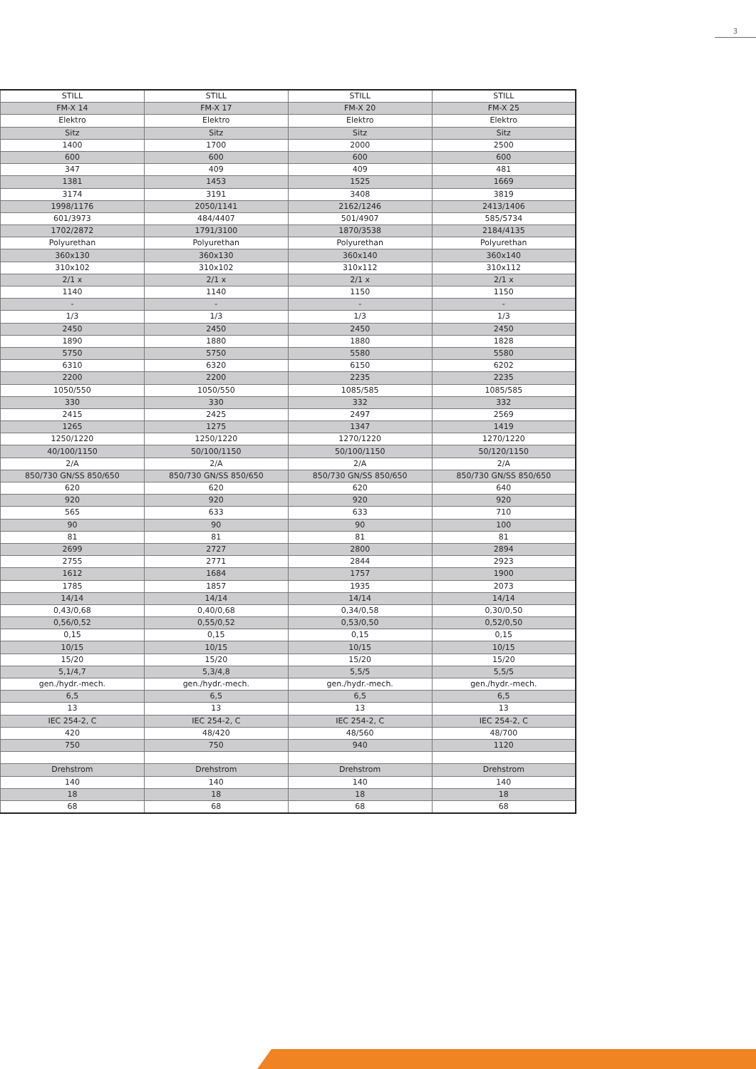3
| STILL | STILL | STILL | STILL |
| FM-X 14 | FM-X 17 | FM-X 20 | FM-X 25 |
| Elektro | Elektro | Elektro | Elektro |
| Sitz | Sitz | Sitz | Sitz |
| 1400 | 1700 | 2000 | 2500 |
| 600 | 600 | 600 | 600 |
| 347 | 409 | 409 | 481 |
| 1381 | 1453 | 1525 | 1669 |
| 3174 | 3191 | 3408 | 3819 |
| 1998/1176 | 2050/1141 | 2162/1246 | 2413/1406 |
| 601/3973 | 484/4407 | 501/4907 | 585/5734 |
| 1702/2872 | 1791/3100 | 1870/3538 | 2184/4135 |
| Polyurethan | Polyurethan | Polyurethan | Polyurethan |
| 360x130 | 360x130 | 360x140 | 360x140 |
| 310x102 | 310x102 | 310x112 | 310x112 |
| 2/1 x | 2/1 x | 2/1 x | 2/1 x |
| 1140 | 1140 | 1150 | 1150 |
| - | - | - | - |
| 1/3 | 1/3 | 1/3 | 1/3 |
| 2450 | 2450 | 2450 | 2450 |
| 1890 | 1880 | 1880 | 1828 |
| 5750 | 5750 | 5580 | 5580 |
| 6310 | 6320 | 6150 | 6202 |
| 2200 | 2200 | 2235 | 2235 |
| 1050/550 | 1050/550 | 1085/585 | 1085/585 |
| 330 | 330 | 332 | 332 |
| 2415 | 2425 | 2497 | 2569 |
| 1265 | 1275 | 1347 | 1419 |
| 1250/1220 | 1250/1220 | 1270/1220 | 1270/1220 |
| 40/100/1150 | 50/100/1150 | 50/100/1150 | 50/120/1150 |
| 2/A | 2/A | 2/A | 2/A |
| 850/730 GN/SS 850/650 | 850/730 GN/SS 850/650 | 850/730 GN/SS 850/650 | 850/730 GN/SS 850/650 |
| 620 | 620 | 620 | 640 |
| 920 | 920 | 920 | 920 |
| 565 | 633 | 633 | 710 |
| 90 | 90 | 90 | 100 |
| 81 | 81 | 81 | 81 |
| 2699 | 2727 | 2800 | 2894 |
| 2755 | 2771 | 2844 | 2923 |
| 1612 | 1684 | 1757 | 1900 |
| 1785 | 1857 | 1935 | 2073 |
| 14/14 | 14/14 | 14/14 | 14/14 |
| 0,43/0,68 | 0,40/0,68 | 0,34/0,58 | 0,30/0,50 |
| 0,56/0,52 | 0,55/0,52 | 0,53/0,50 | 0,52/0,50 |
| 0,15 | 0,15 | 0,15 | 0,15 |
| 10/15 | 10/15 | 10/15 | 10/15 |
| 15/20 | 15/20 | 15/20 | 15/20 |
| 5,1/4,7 | 5,3/4,8 | 5,5/5 | 5,5/5 |
| gen./hydr.-mech. | gen./hydr.-mech. | gen./hydr.-mech. | gen./hydr.-mech. |
| 6,5 | 6,5 | 6,5 | 6,5 |
| 13 | 13 | 13 | 13 |
| IEC 254-2, C | IEC 254-2, C | IEC 254-2, C | IEC 254-2, C |
| 420 | 48/420 | 48/560 | 48/700 |
| 750 | 750 | 940 | 1120 |
| Drehstrom | Drehstrom | Drehstrom | Drehstrom |
| 140 | 140 | 140 | 140 |
| 18 | 18 | 18 | 18 |
| 68 | 68 | 68 | 68 |